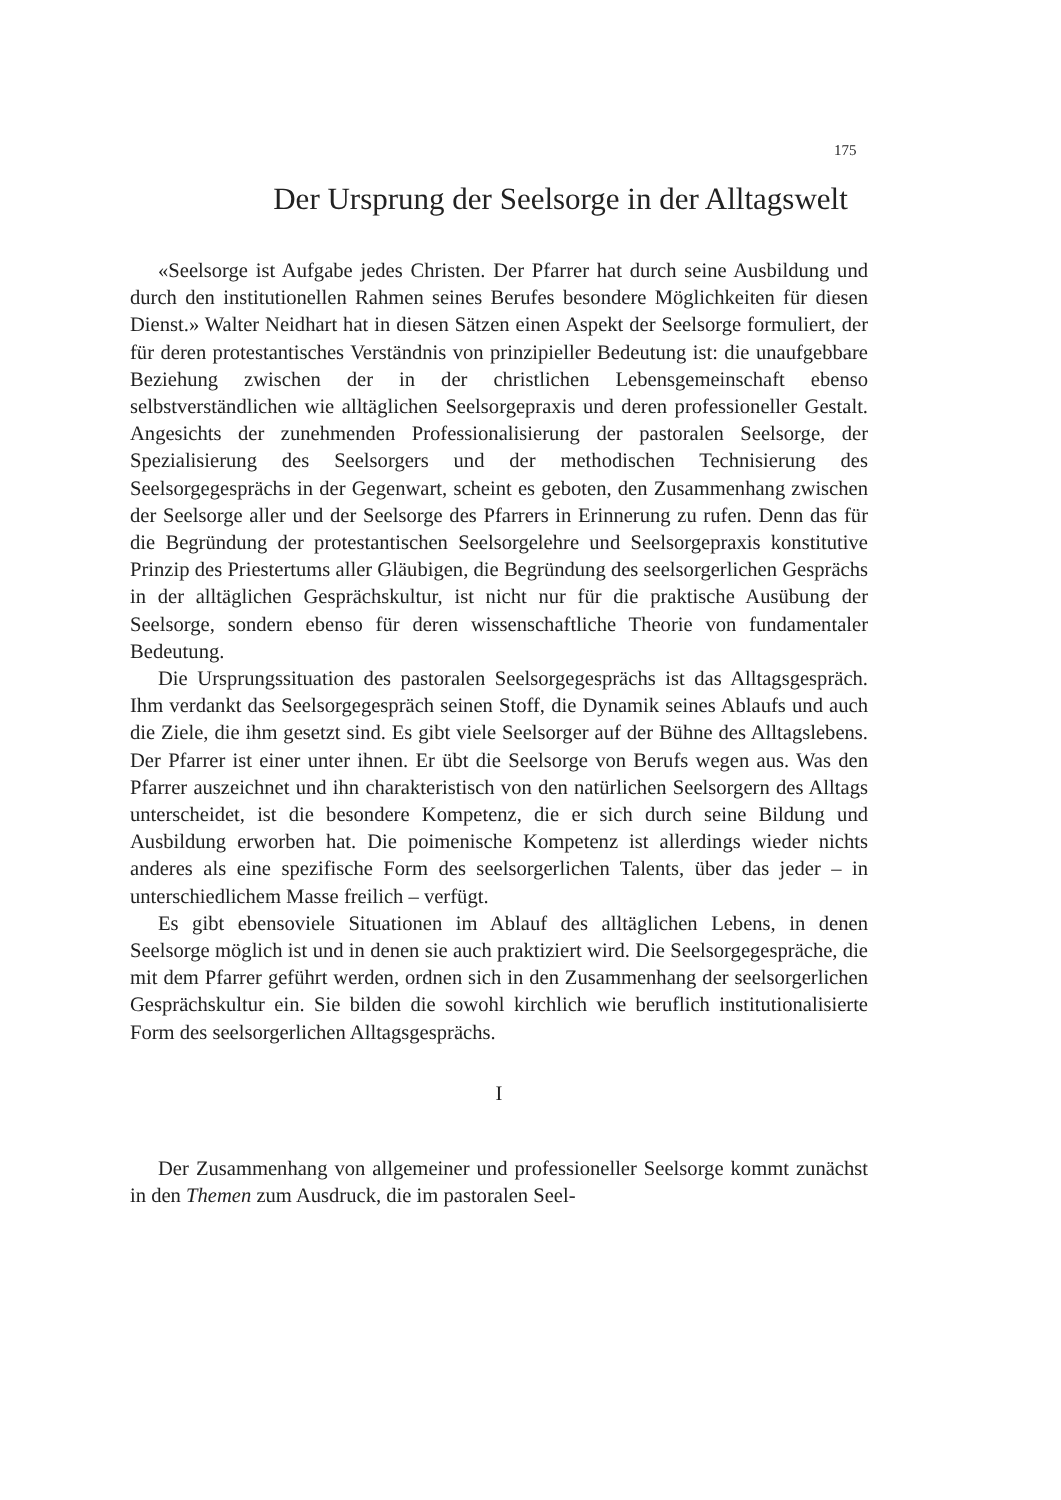175
Der Ursprung der Seelsorge in der Alltagswelt
«Seelsorge ist Aufgabe jedes Christen. Der Pfarrer hat durch seine Ausbildung und durch den institutionellen Rahmen seines Berufes besondere Möglichkeiten für diesen Dienst.» Walter Neidhart hat in diesen Sätzen einen Aspekt der Seelsorge formuliert, der für deren protestantisches Verständnis von prinzipieller Bedeutung ist: die unaufgebbare Beziehung zwischen der in der christlichen Lebensgemeinschaft ebenso selbstverständlichen wie alltäglichen Seelsorgepraxis und deren professioneller Gestalt. Angesichts der zunehmenden Professionalisierung der pastoralen Seelsorge, der Spezialisierung des Seelsorgers und der methodischen Technisierung des Seelsorgegesprächs in der Gegenwart, scheint es geboten, den Zusammenhang zwischen der Seelsorge aller und der Seelsorge des Pfarrers in Erinnerung zu rufen. Denn das für die Begründung der protestantischen Seelsorgelehre und Seelsorgepraxis konstitutive Prinzip des Priestertums aller Gläubigen, die Begründung des seelsorgerlichen Gesprächs in der alltäglichen Gesprächskultur, ist nicht nur für die praktische Ausübung der Seelsorge, sondern ebenso für deren wissenschaftliche Theorie von fundamentaler Bedeutung.
Die Ursprungssituation des pastoralen Seelsorgegesprächs ist das Alltagsgespräch. Ihm verdankt das Seelsorgegespräch seinen Stoff, die Dynamik seines Ablaufs und auch die Ziele, die ihm gesetzt sind. Es gibt viele Seelsorger auf der Bühne des Alltagslebens. Der Pfarrer ist einer unter ihnen. Er übt die Seelsorge von Berufs wegen aus. Was den Pfarrer auszeichnet und ihn charakteristisch von den natürlichen Seelsorgern des Alltags unterscheidet, ist die besondere Kompetenz, die er sich durch seine Bildung und Ausbildung erworben hat. Die poimenische Kompetenz ist allerdings wieder nichts anderes als eine spezifische Form des seelsorgerlichen Talents, über das jeder – in unterschiedlichem Masse freilich – verfügt.
Es gibt ebensoviele Situationen im Ablauf des alltäglichen Lebens, in denen Seelsorge möglich ist und in denen sie auch praktiziert wird. Die Seelsorgegespräche, die mit dem Pfarrer geführt werden, ordnen sich in den Zusammenhang der seelsorgerlichen Gesprächskultur ein. Sie bilden die sowohl kirchlich wie beruflich institutionalisierte Form des seelsorgerlichen Alltagsgesprächs.
I
Der Zusammenhang von allgemeiner und professioneller Seelsorge kommt zunächst in den Themen zum Ausdruck, die im pastoralen Seel-